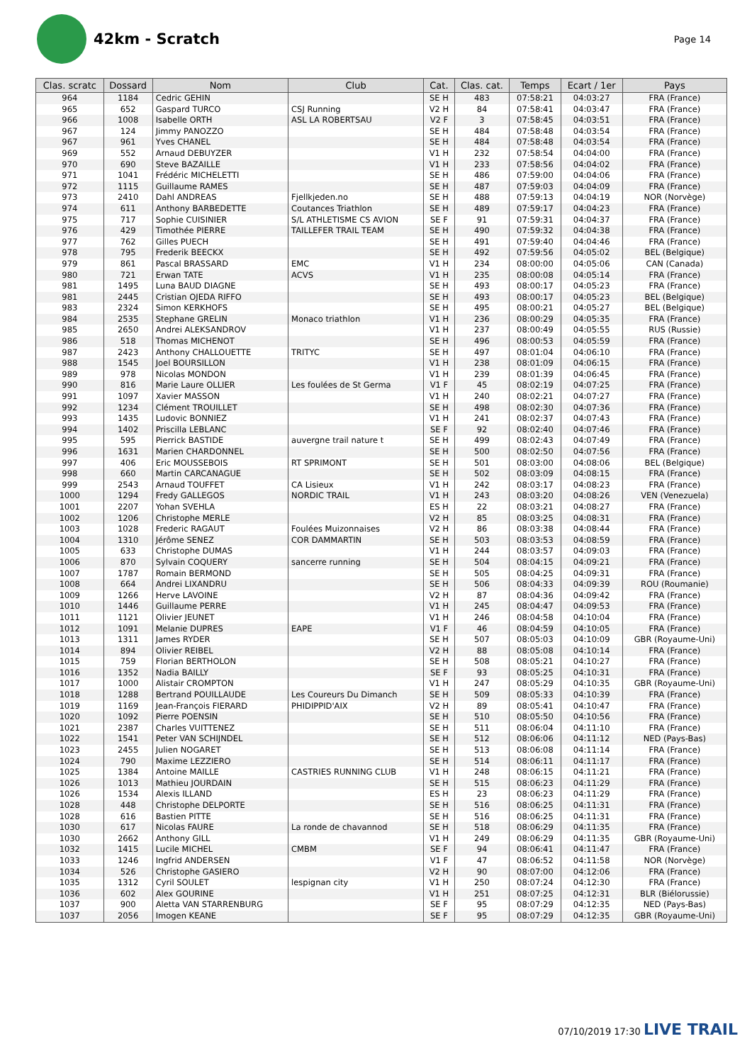42km - Scratch
Page 14
| Clas. scratc | Dossard | Nom | Club | Cat. | Clas. cat. | Temps | Ecart / 1er | Pays |
| --- | --- | --- | --- | --- | --- | --- | --- | --- |
| 964 | 1184 | Cedric GEHIN | | SE H | 483 | 07:58:21 | 04:03:27 | FRA (France) |
| 965 | 652 | Gaspard TURCO | CSJ Running | V2 H | 84 | 07:58:41 | 04:03:47 | FRA (France) |
| 966 | 1008 | Isabelle ORTH | ASL LA ROBERTSAU | V2 F | 3 | 07:58:45 | 04:03:51 | FRA (France) |
| 967 | 124 | Jimmy PANOZZO | | SE H | 484 | 07:58:48 | 04:03:54 | FRA (France) |
| 967 | 961 | Yves CHANEL | | SE H | 484 | 07:58:48 | 04:03:54 | FRA (France) |
| 969 | 552 | Arnaud DEBUYZER | | V1 H | 232 | 07:58:54 | 04:04:00 | FRA (France) |
| 970 | 690 | Steve BAZAILLE | | V1 H | 233 | 07:58:56 | 04:04:02 | FRA (France) |
| 971 | 1041 | Frédéric MICHELETTI | | SE H | 486 | 07:59:00 | 04:04:06 | FRA (France) |
| 972 | 1115 | Guillaume RAMES | | SE H | 487 | 07:59:03 | 04:04:09 | FRA (France) |
| 973 | 2410 | Dahl ANDREAS | Fjellkjeden.no | SE H | 488 | 07:59:13 | 04:04:19 | NOR (Norvège) |
| 974 | 611 | Anthony BARBEDETTE | Coutances Triathlon | SE H | 489 | 07:59:17 | 04:04:23 | FRA (France) |
| 975 | 717 | Sophie CUISINIER | S/L ATHLETISME CS AVION | SE F | 91 | 07:59:31 | 04:04:37 | FRA (France) |
| 976 | 429 | Timothée PIERRE | TAILLEFER TRAIL TEAM | SE H | 490 | 07:59:32 | 04:04:38 | FRA (France) |
| 977 | 762 | Gilles PUECH | | SE H | 491 | 07:59:40 | 04:04:46 | FRA (France) |
| 978 | 795 | Frederik BEECKX | | SE H | 492 | 07:59:56 | 04:05:02 | BEL (Belgique) |
| 979 | 861 | Pascal BRASSARD | EMC | V1 H | 234 | 08:00:00 | 04:05:06 | CAN (Canada) |
| 980 | 721 | Erwan TATE | ACVS | V1 H | 235 | 08:00:08 | 04:05:14 | FRA (France) |
| 981 | 1495 | Luna BAUD DIAGNE | | SE H | 493 | 08:00:17 | 04:05:23 | FRA (France) |
| 981 | 2445 | Cristian OJEDA RIFFO | | SE H | 493 | 08:00:17 | 04:05:23 | BEL (Belgique) |
| 983 | 2324 | Simon KERKHOFS | | SE H | 495 | 08:00:21 | 04:05:27 | BEL (Belgique) |
| 984 | 2535 | Stephane GRELIN | Monaco triathlon | V1 H | 236 | 08:00:29 | 04:05:35 | FRA (France) |
| 985 | 2650 | Andrei ALEKSANDROV | | V1 H | 237 | 08:00:49 | 04:05:55 | RUS (Russie) |
| 986 | 518 | Thomas MICHENOT | | SE H | 496 | 08:00:53 | 04:05:59 | FRA (France) |
| 987 | 2423 | Anthony CHALLOUETTE | TRITYC | SE H | 497 | 08:01:04 | 04:06:10 | FRA (France) |
| 988 | 1545 | Joel BOURSILLON | | V1 H | 238 | 08:01:09 | 04:06:15 | FRA (France) |
| 989 | 978 | Nicolas MONDON | | V1 H | 239 | 08:01:39 | 04:06:45 | FRA (France) |
| 990 | 816 | Marie Laure OLLIER | Les foulées de St Germa | V1 F | 45 | 08:02:19 | 04:07:25 | FRA (France) |
| 991 | 1097 | Xavier MASSON | | V1 H | 240 | 08:02:21 | 04:07:27 | FRA (France) |
| 992 | 1234 | Clément TROUILLET | | SE H | 498 | 08:02:30 | 04:07:36 | FRA (France) |
| 993 | 1435 | Ludovic BONNIEZ | | V1 H | 241 | 08:02:37 | 04:07:43 | FRA (France) |
| 994 | 1402 | Priscilla LEBLANC | | SE F | 92 | 08:02:40 | 04:07:46 | FRA (France) |
| 995 | 595 | Pierrick BASTIDE | auvergne trail nature t | SE H | 499 | 08:02:43 | 04:07:49 | FRA (France) |
| 996 | 1631 | Marien CHARDONNEL | | SE H | 500 | 08:02:50 | 04:07:56 | FRA (France) |
| 997 | 406 | Eric MOUSSEBOIS | RT SPRIMONT | SE H | 501 | 08:03:00 | 04:08:06 | BEL (Belgique) |
| 998 | 660 | Martin CARCANAGUE | | SE H | 502 | 08:03:09 | 04:08:15 | FRA (France) |
| 999 | 2543 | Arnaud TOUFFET | CA Lisieux | V1 H | 242 | 08:03:17 | 04:08:23 | FRA (France) |
| 1000 | 1294 | Fredy GALLEGOS | NORDIC TRAIL | V1 H | 243 | 08:03:20 | 04:08:26 | VEN (Venezuela) |
| 1001 | 2207 | Yohan SVEHLA | | ES H | 22 | 08:03:21 | 04:08:27 | FRA (France) |
| 1002 | 1206 | Christophe MERLE | | V2 H | 85 | 08:03:25 | 04:08:31 | FRA (France) |
| 1003 | 1028 | Frederic RAGAUT | Foulées Muizonnaises | V2 H | 86 | 08:03:38 | 04:08:44 | FRA (France) |
| 1004 | 1310 | Jérôme SENEZ | COR DAMMARTIN | SE H | 503 | 08:03:53 | 04:08:59 | FRA (France) |
| 1005 | 633 | Christophe DUMAS | | V1 H | 244 | 08:03:57 | 04:09:03 | FRA (France) |
| 1006 | 870 | Sylvain COQUERY | sancerre running | SE H | 504 | 08:04:15 | 04:09:21 | FRA (France) |
| 1007 | 1787 | Romain BERMOND | | SE H | 505 | 08:04:25 | 04:09:31 | FRA (France) |
| 1008 | 664 | Andrei LIXANDRU | | SE H | 506 | 08:04:33 | 04:09:39 | ROU (Roumanie) |
| 1009 | 1266 | Herve LAVOINE | | V2 H | 87 | 08:04:36 | 04:09:42 | FRA (France) |
| 1010 | 1446 | Guillaume PERRE | | V1 H | 245 | 08:04:47 | 04:09:53 | FRA (France) |
| 1011 | 1121 | Olivier JEUNET | | V1 H | 246 | 08:04:58 | 04:10:04 | FRA (France) |
| 1012 | 1091 | Melanie DUPRES | EAPE | V1 F | 46 | 08:04:59 | 04:10:05 | FRA (France) |
| 1013 | 1311 | James RYDER | | SE H | 507 | 08:05:03 | 04:10:09 | GBR (Royaume-Uni) |
| 1014 | 894 | Olivier REIBEL | | V2 H | 88 | 08:05:08 | 04:10:14 | FRA (France) |
| 1015 | 759 | Florian BERTHOLON | | SE H | 508 | 08:05:21 | 04:10:27 | FRA (France) |
| 1016 | 1352 | Nadia BAILLY | | SE F | 93 | 08:05:25 | 04:10:31 | FRA (France) |
| 1017 | 1000 | Alistair CROMPTON | | V1 H | 247 | 08:05:29 | 04:10:35 | GBR (Royaume-Uni) |
| 1018 | 1288 | Bertrand POUILLAUDE | Les Coureurs Du Dimanch | SE H | 509 | 08:05:33 | 04:10:39 | FRA (France) |
| 1019 | 1169 | Jean-François FIERARD | PHIDIPPID'AIX | V2 H | 89 | 08:05:41 | 04:10:47 | FRA (France) |
| 1020 | 1092 | Pierre POENSIN | | SE H | 510 | 08:05:50 | 04:10:56 | FRA (France) |
| 1021 | 2387 | Charles VUITTENEZ | | SE H | 511 | 08:06:04 | 04:11:10 | FRA (France) |
| 1022 | 1541 | Peter VAN SCHIJNDEL | | SE H | 512 | 08:06:06 | 04:11:12 | NED (Pays-Bas) |
| 1023 | 2455 | Julien NOGARET | | SE H | 513 | 08:06:08 | 04:11:14 | FRA (France) |
| 1024 | 790 | Maxime LEZZIERO | | SE H | 514 | 08:06:11 | 04:11:17 | FRA (France) |
| 1025 | 1384 | Antoine MAILLE | CASTRIES RUNNING CLUB | V1 H | 248 | 08:06:15 | 04:11:21 | FRA (France) |
| 1026 | 1013 | Mathieu JOURDAIN | | SE H | 515 | 08:06:23 | 04:11:29 | FRA (France) |
| 1026 | 1534 | Alexis ILLAND | | ES H | 23 | 08:06:23 | 04:11:29 | FRA (France) |
| 1028 | 448 | Christophe DELPORTE | | SE H | 516 | 08:06:25 | 04:11:31 | FRA (France) |
| 1028 | 616 | Bastien PITTE | | SE H | 516 | 08:06:25 | 04:11:31 | FRA (France) |
| 1030 | 617 | Nicolas FAURE | La ronde de chavannod | SE H | 518 | 08:06:29 | 04:11:35 | FRA (France) |
| 1030 | 2662 | Anthony GILL | | V1 H | 249 | 08:06:29 | 04:11:35 | GBR (Royaume-Uni) |
| 1032 | 1415 | Lucile MICHEL | CMBM | SE F | 94 | 08:06:41 | 04:11:47 | FRA (France) |
| 1033 | 1246 | Ingfrid ANDERSEN | | V1 F | 47 | 08:06:52 | 04:11:58 | NOR (Norvège) |
| 1034 | 526 | Christophe GASIERO | | V2 H | 90 | 08:07:00 | 04:12:06 | FRA (France) |
| 1035 | 1312 | Cyril SOULET | lespignan city | V1 H | 250 | 08:07:24 | 04:12:30 | FRA (France) |
| 1036 | 602 | Alex GOURINE | | V1 H | 251 | 08:07:25 | 04:12:31 | BLR (Biélorussie) |
| 1037 | 900 | Aletta VAN STARRENBURG | | SE F | 95 | 08:07:29 | 04:12:35 | NED (Pays-Bas) |
| 1037 | 2056 | Imogen KEANE | | SE F | 95 | 08:07:29 | 04:12:35 | GBR (Royaume-Uni) |
07/10/2019 17:30 LIVE TRAIL